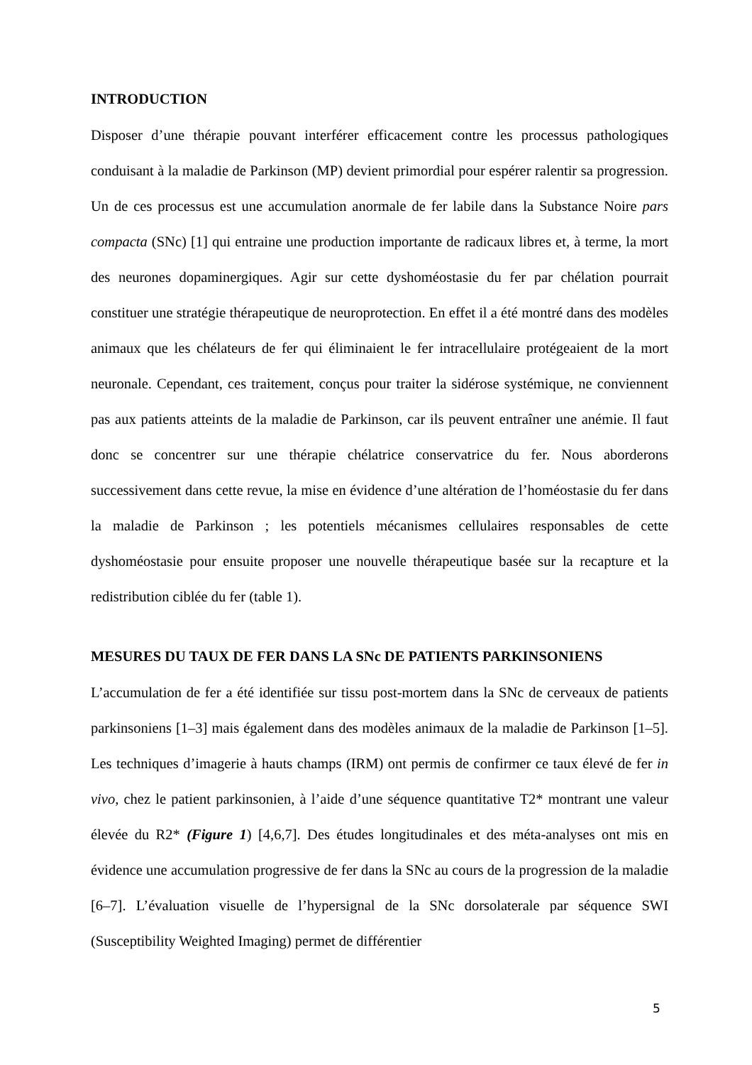INTRODUCTION
Disposer d’une thérapie pouvant interférer efficacement contre les processus pathologiques conduisant à la maladie de Parkinson (MP) devient primordial pour espérer ralentir sa progression. Un de ces processus est une accumulation anormale de fer labile dans la Substance Noire pars compacta (SNc) [1] qui entraine une production importante de radicaux libres et, à terme, la mort des neurones dopaminergiques. Agir sur cette dyshoméostasie du fer par chélation pourrait constituer une stratégie thérapeutique de neuroprotection. En effet il a été montré dans des modèles animaux que les chélateurs de fer qui éliminaient le fer intracellulaire protégeaient de la mort neuronale. Cependant, ces traitement, conçus pour traiter la sidérose systémique, ne conviennent pas aux patients atteints de la maladie de Parkinson, car ils peuvent entraîner une anémie. Il faut donc se concentrer sur une thérapie chélatrice conservatrice du fer. Nous aborderons successivement dans cette revue, la mise en évidence d’une altération de l’homéostasie du fer dans la maladie de Parkinson ; les potentiels mécanismes cellulaires responsables de cette dyshoméostasie pour ensuite proposer une nouvelle thérapeutique basée sur la recapture et la redistribution ciblée du fer (table 1).
MESURES DU TAUX DE FER DANS LA SNc DE PATIENTS PARKINSONIENS
L’accumulation de fer a été identifiée sur tissu post-mortem dans la SNc de cerveaux de patients parkinsoniens [1–3] mais également dans des modèles animaux de la maladie de Parkinson [1–5]. Les techniques d’imagerie à hauts champs (IRM) ont permis de confirmer ce taux élevé de fer in vivo, chez le patient parkinsonien, à l’aide d’une séquence quantitative T2* montrant une valeur élevée du R2* (Figure 1) [4,6,7]. Des études longitudinales et des méta-analyses ont mis en évidence une accumulation progressive de fer dans la SNc au cours de la progression de la maladie [6–7]. L’évaluation visuelle de l’hypersignal de la SNc dorsolaterale par séquence SWI (Susceptibility Weighted Imaging) permet de différentier
5